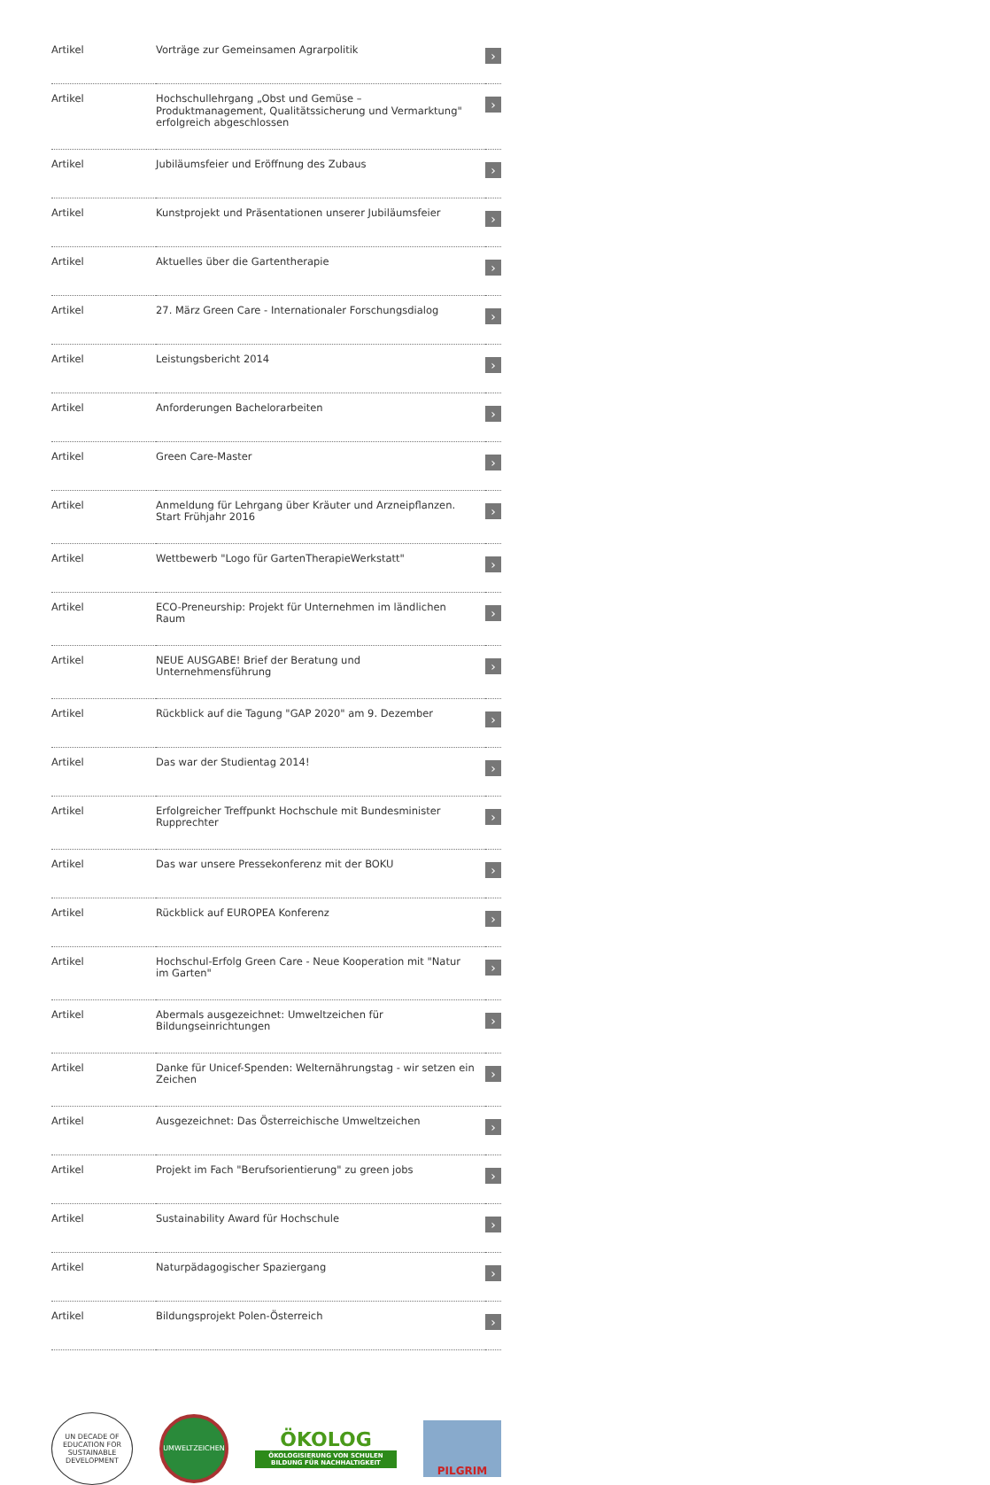| Artikel | Vorträge zur Gemeinsamen Agrarpolitik | › |
| Artikel | Hochschullehrgang „Obst und Gemüse – Produktmanagement, Qualitätssicherung und Vermarktung" erfolgreich abgeschlossen | › |
| Artikel | Jubiläumsfeier und Eröffnung des Zubaus | › |
| Artikel | Kunstprojekt und Präsentationen unserer Jubiläumsfeier | › |
| Artikel | Aktuelles über die Gartentherapie | › |
| Artikel | 27. März Green Care - Internationaler Forschungsdialog | › |
| Artikel | Leistungsbericht 2014 | › |
| Artikel | Anforderungen Bachelorarbeiten | › |
| Artikel | Green Care-Master | › |
| Artikel | Anmeldung für Lehrgang über Kräuter und Arzneipflanzen. Start Frühjahr 2016 | › |
| Artikel | Wettbewerb "Logo für GartenTherapieWerkstatt" | › |
| Artikel | ECO-Preneurship: Projekt für Unternehmen im ländlichen Raum | › |
| Artikel | NEUE AUSGABE! Brief der Beratung und Unternehmensführung | › |
| Artikel | Rückblick auf die Tagung "GAP 2020" am 9. Dezember | › |
| Artikel | Das war der Studientag 2014! | › |
| Artikel | Erfolgreicher Treffpunkt Hochschule mit Bundesminister Rupprechter | › |
| Artikel | Das war unsere Pressekonferenz mit der BOKU | › |
| Artikel | Rückblick auf EUROPEA Konferenz | › |
| Artikel | Hochschul-Erfolg Green Care - Neue Kooperation mit "Natur im Garten" | › |
| Artikel | Abermals ausgezeichnet: Umweltzeichen für Bildungseinrichtungen | › |
| Artikel | Danke für Unicef-Spenden: Welternährungstag - wir setzen ein Zeichen | › |
| Artikel | Ausgezeichnet: Das Österreichische Umweltzeichen | › |
| Artikel | Projekt im Fach "Berufsorientierung" zu green jobs | › |
| Artikel | Sustainability Award für Hochschule | › |
| Artikel | Naturpädagogischer Spaziergang | › |
| Artikel | Bildungsprojekt Polen-Österreich | › |
UN DECADE OF EDUCATION FOR SUSTAINABLE DEVELOPMENT
UMWELTZEICHEN
ÖKOLOG
ÖKOLOGISIERUNG VON SCHULEN BILDUNG FÜR NACHHALTIGKEIT
PILGRIM